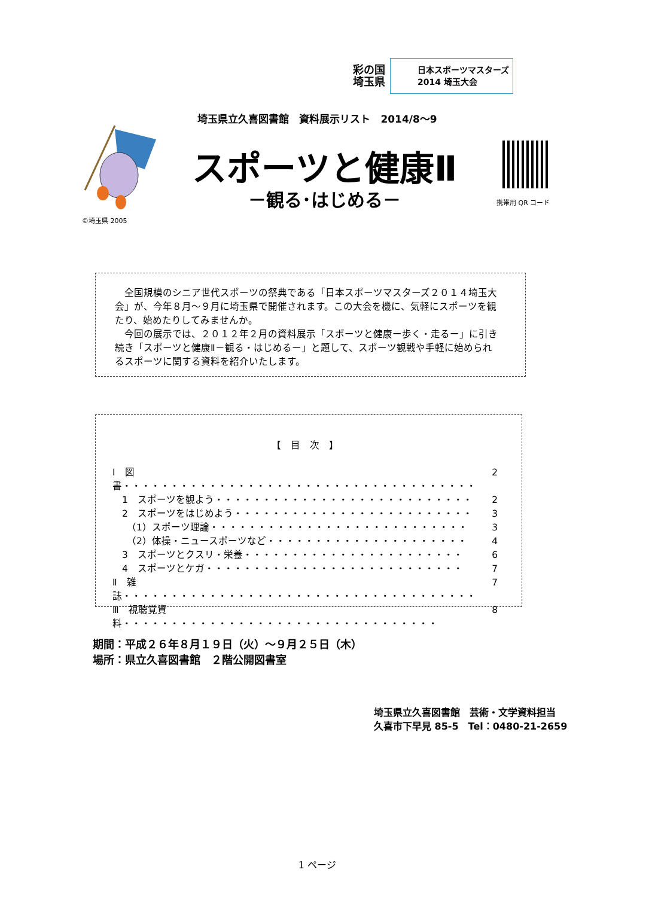彩の国
埼玉県
日本スポーツマスターズ
2014 埼玉大会
埼玉県立久喜図書館　資料展示リスト　2014/8～9
©埼玉県 2005
スポーツと健康Ⅱ
－観る･はじめる－ 携帯用 QR コード
　全国規模のシニア世代スポーツの祭典である「日本スポーツマスターズ２０１４埼玉大会」が、今年８月～９月に埼玉県で開催されます。この大会を機に、気軽にスポーツを観たり、始めたりしてみませんか。
　今回の展示では、２０１２年２月の資料展示「スポーツと健康ー歩く・走るー」に引き続き「スポーツと健康Ⅱ－観る・はじめるー」と題して、スポーツ観戦や手軽に始められるスポーツに関する資料を紹介いたします。
【　目　次　】
Ⅰ　図書・・・・・・・・・・・・・・・・・・・・・・・・・・・・・・・・・・・・・ 2
　1　スポーツを観よう・・・・・・・・・・・・・・・・・・・・・・・・・・・ 2
　2　スポーツをはじめよう・・・・・・・・・・・・・・・・・・・・・・・・・ 3
　　（1）スポーツ理論・・・・・・・・・・・・・・・・・・・・・・・・・・・ 3
　　（2）体操・ニュースポーツなど・・・・・・・・・・・・・・・・・・・・・ 4
　3　スポーツとクスリ・栄養・・・・・・・・・・・・・・・・・・・・・・・ 6
　4　スポーツとケガ・・・・・・・・・・・・・・・・・・・・・・・・・・・ 7
Ⅱ　雑誌・・・・・・・・・・・・・・・・・・・・・・・・・・・・・・・・・・・・・ 7
Ⅲ　視聴覚資料・・・・・・・・・・・・・・・・・・・・・・・・・・・・・・・・・ 8
期間：平成２６年８月１９日（火）～９月２５日（木）
場所：県立久喜図書館　２階公開図書室
埼玉県立久喜図書館　芸術・文学資料担当
久喜市下早見 85-5　Tel：0480-21-2659
1 ページ